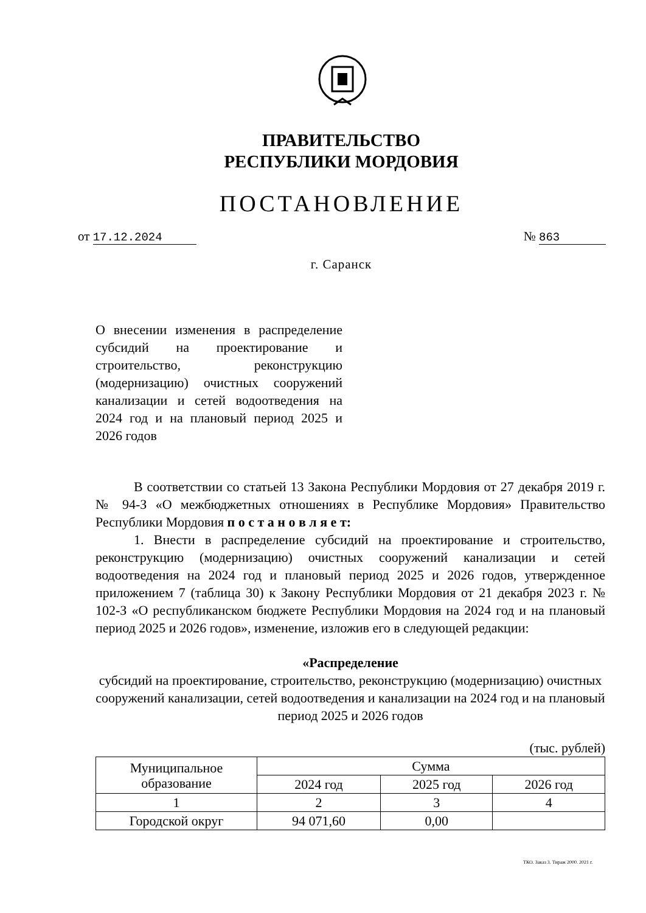ПРАВИТЕЛЬСТВО
РЕСПУБЛИКИ МОРДОВИЯ
ПОСТАНОВЛЕНИЕ
от 17.12.2024 № 863
г. Саранск
О внесении изменения в распределение субсидий на проектирование и строительство, реконструкцию (модернизацию) очистных сооружений канализации и сетей водоотведения на 2024 год и на плановый период 2025 и 2026 годов
В соответствии со статьей 13 Закона Республики Мордовия от 27 декабря 2019 г. № 94-З «О межбюджетных отношениях в Республике Мордовия» Правительство Республики Мордовия п о с т а н о в л я е т:
1. Внести в распределение субсидий на проектирование и строительство, реконструкцию (модернизацию) очистных сооружений канализации и сетей водоотведения на 2024 год и плановый период 2025 и 2026 годов, утвержденное приложением 7 (таблица 30) к Закону Республики Мордовия от 21 декабря 2023 г. № 102-З «О республиканском бюджете Республики Мордовия на 2024 год и на плановый период 2025 и 2026 годов», изменение, изложив его в следующей редакции:
«Распределение
субсидий на проектирование, строительство, реконструкцию (модернизацию) очистных сооружений канализации, сетей водоотведения и канализации на 2024 год и на плановый период 2025 и 2026 годов
(тыс. рублей)
| Муниципальное образование | Сумма | | |
| --- | --- | --- | --- |
| | 2024 год | 2025 год | 2026 год |
| 1 | 2 | 3 | 4 |
| Городской округ | 94 071,60 | 0,00 | |
ТКО. Заказ 3. Тираж 2000. 2021 г.